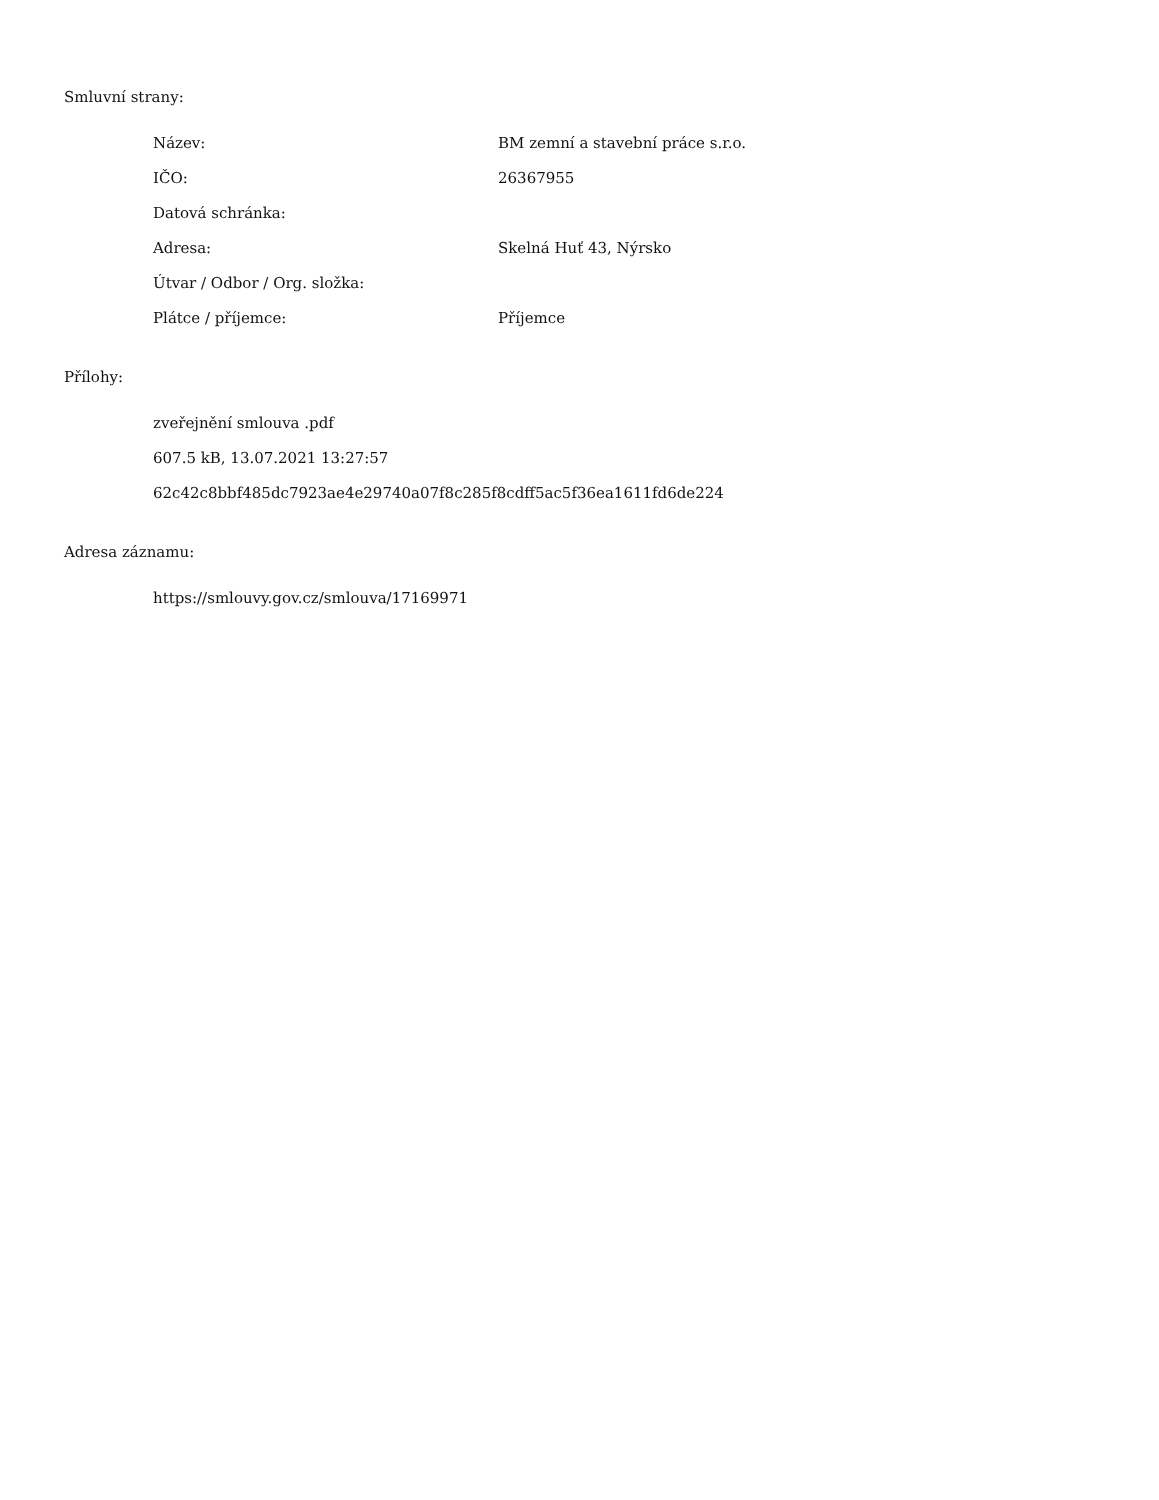Smluvní strany:
| Název: | BM zemní a stavební práce s.r.o. |
| IČO: | 26367955 |
| Datová schránka: | |
| Adresa: | Skelná Huť 43, Nýrsko |
| Útvar / Odbor / Org. složka: | |
| Plátce / příjemce: | Příjemce |
Přílohy:
zveřejnění smlouva .pdf
607.5 kB, 13.07.2021 13:27:57
62c42c8bbf485dc7923ae4e29740a07f8c285f8cdff5ac5f36ea1611fd6de224
Adresa záznamu:
https://smlouvy.gov.cz/smlouva/17169971